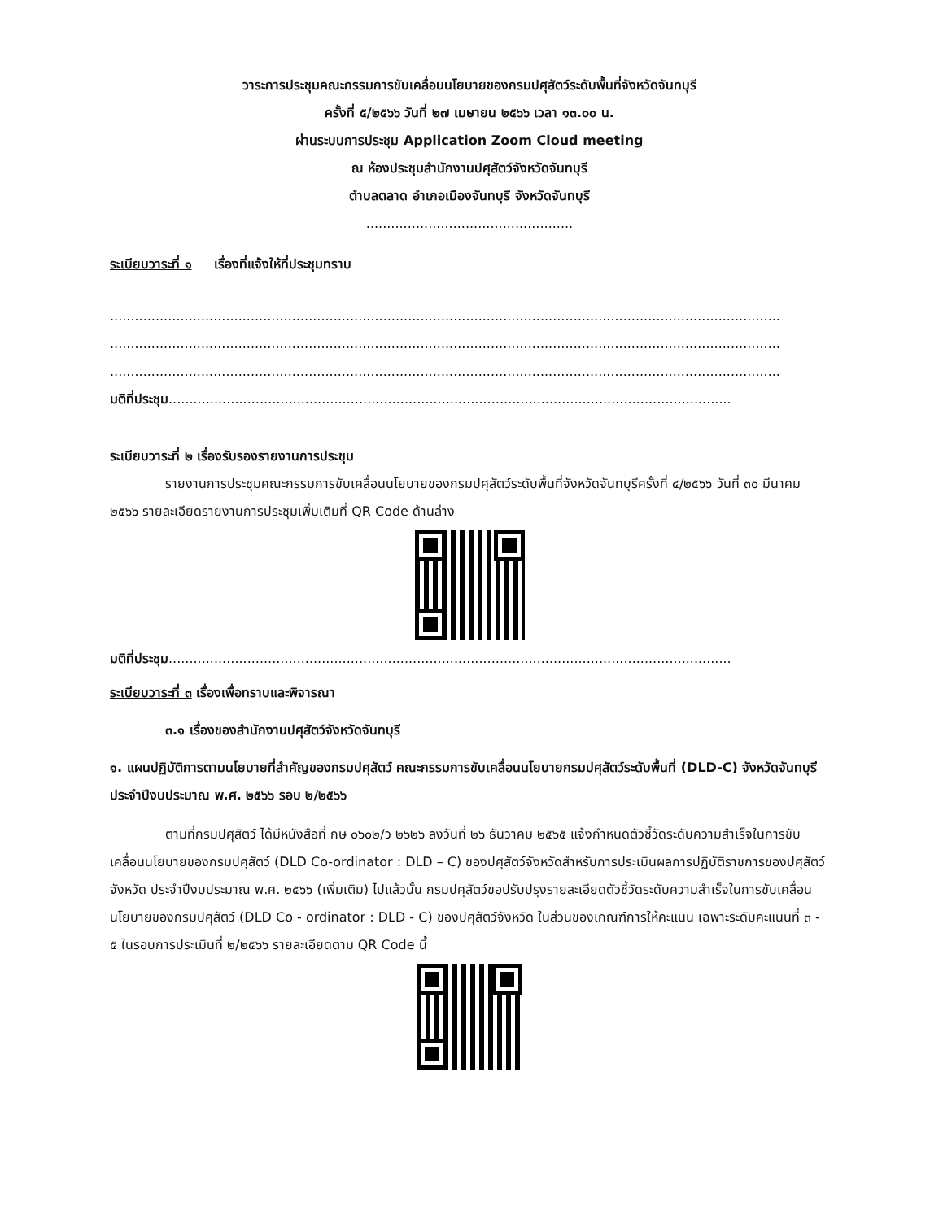วาระการประชุมคณะกรรมการขับเคลื่อนนโยบายของกรมปศุสัตว์ระดับพื้นที่จังหวัดจันทบุรี
ครั้งที่ ๕/๒๕๖๖ วันที่ ๒๗ เมษายน ๒๕๖๖ เวลา ๑๓.๐๐ น.
ผ่านระบบการประชุม Application Zoom Cloud meeting
ณ ห้องประชุมสำนักงานปศุสัตว์จังหวัดจันทบุรี
ตำบลตลาด อำเภอเมืองจันทบุรี จังหวัดจันทบุรี
..................................................
ระเบียบวาระที่ ๑ เรื่องที่แจ้งให้ที่ประชุมทราบ
..................................................................................................................................................................
..................................................................................................................................................................
..................................................................................................................................................................
มติที่ประชุม........................................................................................................................................
ระเบียบวาระที่ ๒ เรื่องรับรองรายงานการประชุม
รายงานการประชุมคณะกรรมการขับเคลื่อนนโยบายของกรมปศุสัตว์ระดับพื้นที่จังหวัดจันทบุรีครั้งที่ ๔/๒๕๖๖ วันที่ ๓๐ มีนาคม ๒๕๖๖ รายละเอียดรายงานการประชุมเพิ่มเติมที่ QR Code ด้านล่าง
มติที่ประชุม........................................................................................................................................
ระเบียบวาระที่ ๓ เรื่องเพื่อทราบและพิจารณา
๓.๑ เรื่องของสำนักงานปศุสัตว์จังหวัดจันทบุรี
๑. แผนปฏิบัติการตามนโยบายที่สำคัญของกรมปศุสัตว์ คณะกรรมการขับเคลื่อนนโยบายกรมปศุสัตว์ระดับพื้นที่ (DLD-C) จังหวัดจันทบุรี ประจำปีงบประมาณ พ.ศ. ๒๕๖๖ รอบ ๒/๒๕๖๖
ตามที่กรมปศุสัตว์ ได้มีหนังสือที่ กษ ๐๖๐๒/ว ๒๖๒๖ ลงวันที่ ๒๖ ธันวาคม ๒๕๖๕ แจ้งกำหนดตัวชี้วัดระดับความสำเร็จในการขับเคลื่อนนโยบายของกรมปศุสัตว์ (DLD Co-ordinator : DLD – C) ของปศุสัตว์จังหวัดสำหรับการประเมินผลการปฏิบัติราชการของปศุสัตว์จังหวัด ประจำปีงบประมาณ พ.ศ. ๒๕๖๖ (เพิ่มเติม) ไปแล้วนั้น กรมปศุสัตว์ขอปรับปรุงรายละเอียดตัวชี้วัดระดับความสำเร็จในการขับเคลื่อนนโยบายของกรมปศุสัตว์ (DLD Co - ordinator : DLD - C) ของปศุสัตว์จังหวัด ในส่วนของเกณฑ์การให้คะแนน เฉพาะระดับคะแนนที่ ๓ - ๕ ในรอบการประเมินที่ ๒/๒๕๖๖ รายละเอียดตาม QR Code นี้